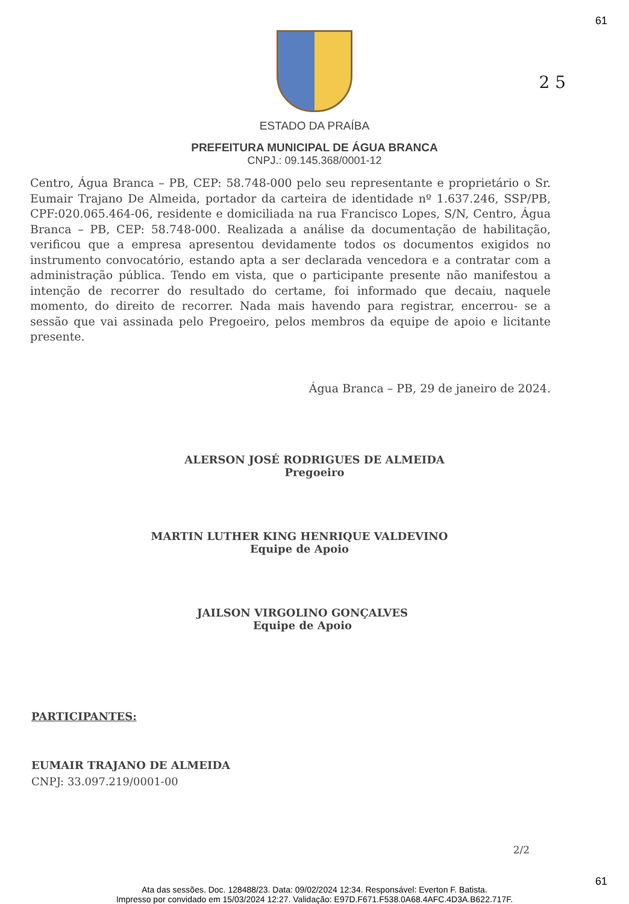61
2 5
ESTADO DA PRAÍBA
PREFEITURA MUNICIPAL DE ÁGUA BRANCA
CNPJ.: 09.145.368/0001-12
Centro, Água Branca – PB, CEP: 58.748-000 pelo seu representante e proprietário o Sr. Eumair Trajano De Almeida, portador da carteira de identidade nº 1.637.246, SSP/PB, CPF:020.065.464-06, residente e domiciliada na rua Francisco Lopes, S/N, Centro, Água Branca – PB, CEP: 58.748-000. Realizada a análise da documentação de habilitação, verificou que a empresa apresentou devidamente todos os documentos exigidos no instrumento convocatório, estando apta a ser declarada vencedora e a contratar com a administração pública. Tendo em vista, que o participante presente não manifestou a intenção de recorrer do resultado do certame, foi informado que decaiu, naquele momento, do direito de recorrer. Nada mais havendo para registrar, encerrou- se a sessão que vai assinada pelo Pregoeiro, pelos membros da equipe de apoio e licitante presente.
Água Branca – PB, 29 de janeiro de 2024.
ALERSON JOSÉ RODRIGUES DE ALMEIDA
Pregoeiro
MARTIN LUTHER KING HENRIQUE VALDEVINO
Equipe de Apoio
JAILSON VIRGOLINO GONÇALVES
Equipe de Apoio
PARTICIPANTES:
EUMAIR TRAJANO DE ALMEIDA
CNPJ: 33.097.219/0001-00
2/2
61
Ata das sessões. Doc. 128488/23. Data: 09/02/2024 12:34. Responsável: Everton F. Batista.
Impresso por convidado em 15/03/2024 12:27. Validação: E97D.F671.F538.0A68.4AFC.4D3A.B622.717F.